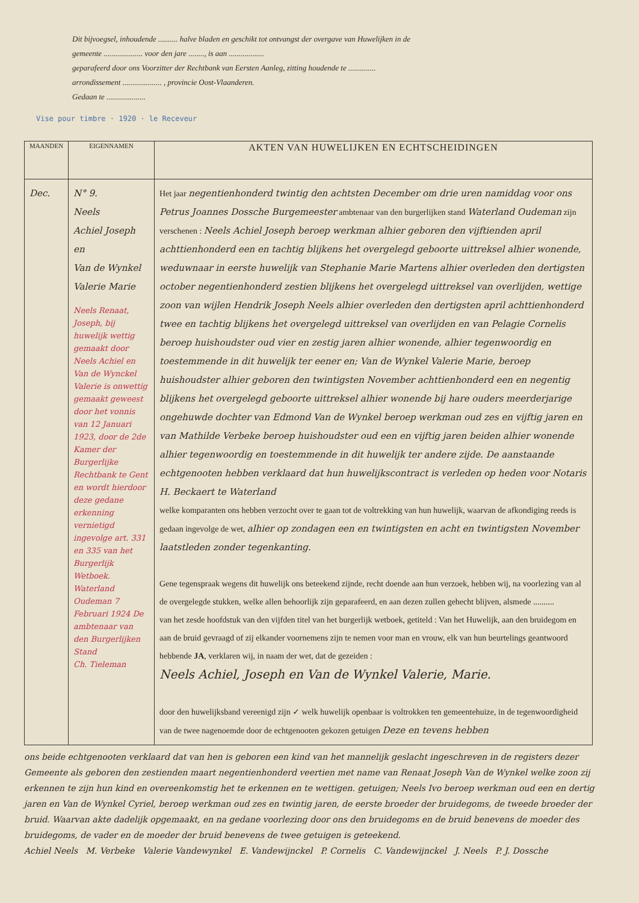Dit bijvoegsel, inhoudende .......... halve bladen en geschikt tot ontvangst der overgave van Huwelijken in de
gemeente .................... voor den jare ........, is aan ..................
geparafeerd door ons Voorzitter der Rechtbank van Eersten Aanleg, zitting houdende te ..............
arrondissement .................... , provincie Oost-Vlaanderen.
Gedaan te ....................
Vise pour timbre · 1920 · le Receveur
| MAANDEN | EIGENNAMEN | AKTEN VAN HUWELIJKEN EN ECHTSCHEIDINGEN |
| --- | --- | --- |
| Dec. | N° 9. Neels Achiel Joseph en Van de Wynkel Valerie Marie Neels Renaat, Joseph, bij huwelijk wettig gemaakt door Neels Achiel en Van de Wynckel Valerie is onwettig gemaakt geweest door het vonnis van 12 Januari 1923, door de 2de Kamer der Burgerlijke Rechtbank te Gent en wordt hierdoor deze gedane erkenning vernietigd ingevolge art. 331 en 335 van het Burgerlijk Wetboek. Waterland Oudeman 7 Februari 1924 De ambtenaar van den Burgerlijken Stand Ch. Tieleman | Het jaar negentienhonderd twintig den achtsten December om drie uren namiddag voor ons Petrus Joannes Dossche Burgemeester ambtenaar van den burgerlijken stand Waterland Oudeman zijn verschenen : Neels Achiel Joseph beroep werkman alhier geboren den vijftienden april achttienhonderd een en tachtig blijkens het overgelegd geboorte uittreksel alhier wonende, weduwnaar in eerste huwelijk van Stephanie Marie Martens alhier overleden den dertigsten october negentienhonderd zestien blijkens het overgelegd uittreksel van overlijden, wettige zoon van wijlen Hendrik Joseph Neels alhier overleden den dertigsten april achttienhonderd twee en tachtig blijkens het overgelegd uittreksel van overlijden en van Pelagie Cornelis beroep huishoudster oud vier en zestig jaren alhier wonende, alhier tegenwoordig en toestemmende in dit huwelijk ter eener en; Van de Wynkel Valerie Marie, beroep huishoudster alhier geboren den twintigsten November achttienhonderd een en negentig blijkens het overgelegd geboorte uittreksel alhier wonende bij hare ouders meerderjarige ongehuwde dochter van Edmond Van de Wynkel beroep werkman oud zes en vijftig jaren en van Mathilde Verbeke beroep huishoudster oud een en vijftig jaren beiden alhier wonende alhier tegenwoordig en toestemmende in dit huwelijk ter andere zijde. De aanstaande echtgenooten hebben verklaard dat hun huwelijkscontract is verleden op heden voor Notaris H. Beckaert te Waterland welke komparanten ons hebben verzocht over te gaan tot de voltrekking van hun huwelijk, waarvan de afkondiging reeds is gedaan ingevolge de wet, alhier op zondagen een en twintigsten en acht en twintigsten November laatstleden zonder tegenkanting. Gene tegenspraak wegens dit huwelijk ons beteekend zijnde, recht doende aan hun verzoek, hebben wij, na voorlezing van al de overgelegde stukken, welke allen behoorlijk zijn geparafeerd, en aan dezen zullen gehecht blijven, alsmede .......... van het zesde hoofdstuk van den vijfden titel van het burgerlijk wetboek, getiteld : Van het Huwelijk, aan den bruidegom en aan de bruid gevraagd of zij elkander voornemens zijn te nemen voor man en vrouw, elk van hun beurtelings geantwoord hebbende JA , verklaren wij, in naam der wet, dat de gezeiden : Neels Achiel, Joseph en Van de Wynkel Valerie, Marie. door den huwelijksband vereenigd zijn ✓ welk huwelijk openbaar is voltrokken ten gemeentehuize, in de tegenwoordigheid van de twee nagenoemde door de echtgenooten gekozen getuigen Deze en tevens hebben |
ons beide echtgenooten verklaard dat van hen is geboren een kind van het mannelijk geslacht ingeschreven in de registers dezer Gemeente als geboren den zestienden maart negentienhonderd veertien met name van Renaat Joseph Van de Wynkel welke zoon zij erkennen te zijn hun kind en overeenkomstig het te erkennen en te wettigen. getuigen; Neels Ivo beroep werkman oud een en dertig jaren en Van de Wynkel Cyriel, beroep werkman oud zes en twintig jaren, de eerste broeder der bruidegoms, de tweede broeder der bruid. Waarvan akte dadelijk opgemaakt, en na gedane voorlezing door ons den bruidegoms en de bruid benevens de moeder des bruidegoms, de vader en de moeder der bruid benevens de twee getuigen is geteekend.
Achiel Neels M. Verbeke Valerie Vandewynkel E. Vandewijnckel P. Cornelis C. Vandewijnckel J. Neels P. J. Dossche